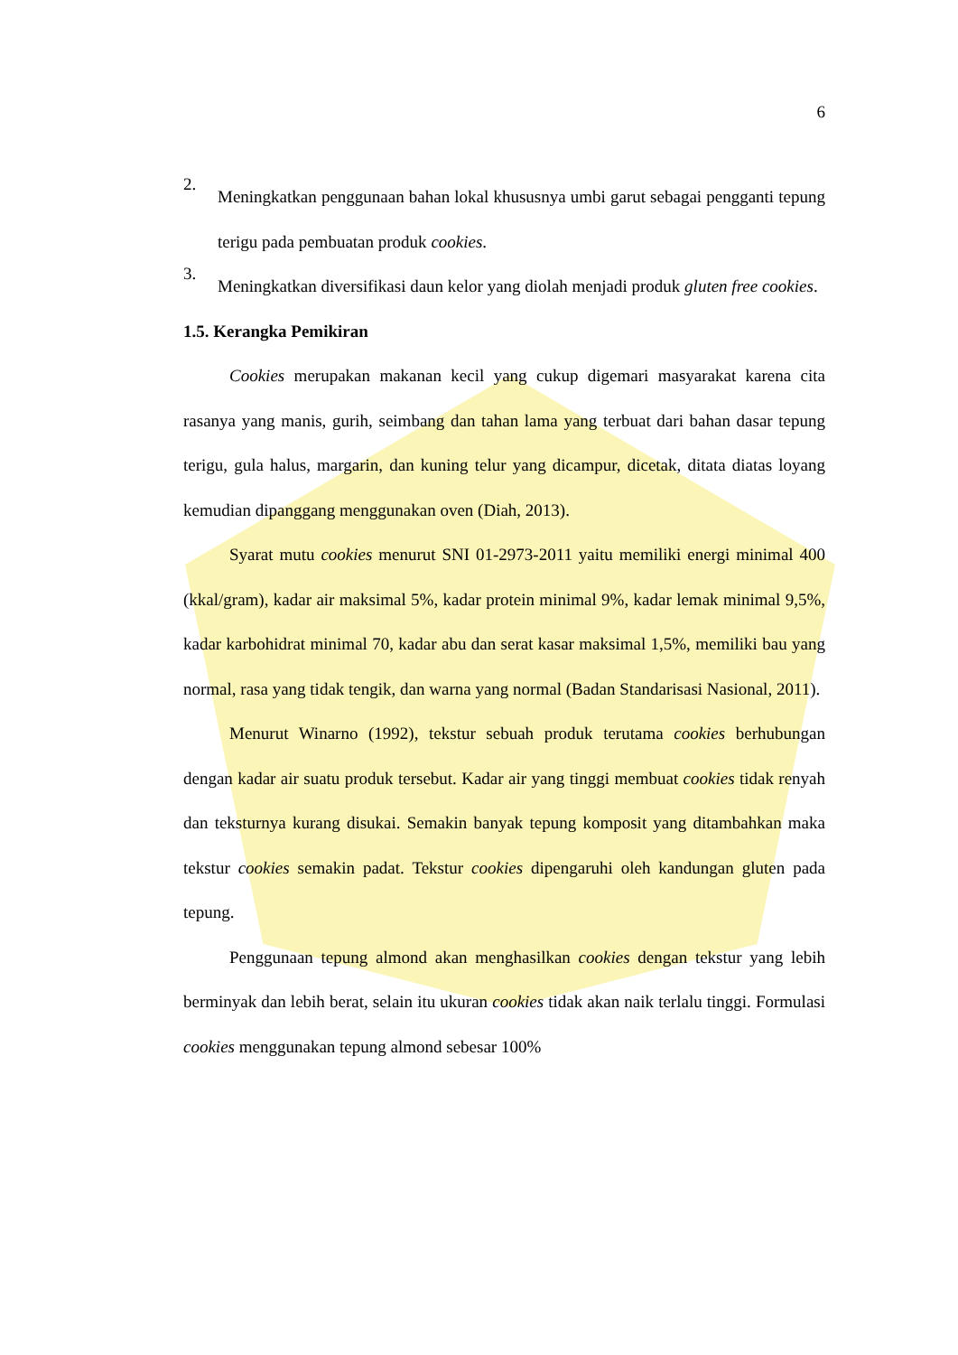6
2.
Meningkatkan penggunaan bahan lokal khususnya umbi garut sebagai pengganti tepung terigu pada pembuatan produk cookies.
3.
Meningkatkan diversifikasi daun kelor yang diolah menjadi produk gluten free cookies.
1.5. Kerangka Pemikiran
Cookies merupakan makanan kecil yang cukup digemari masyarakat karena cita rasanya yang manis, gurih, seimbang dan tahan lama yang terbuat dari bahan dasar tepung terigu, gula halus, margarin, dan kuning telur yang dicampur, dicetak, ditata diatas loyang kemudian dipanggang menggunakan oven (Diah, 2013).
Syarat mutu cookies menurut SNI 01-2973-2011 yaitu memiliki energi minimal 400 (kkal/gram), kadar air maksimal 5%, kadar protein minimal 9%, kadar lemak minimal 9,5%, kadar karbohidrat minimal 70, kadar abu dan serat kasar maksimal 1,5%, memiliki bau yang normal, rasa yang tidak tengik, dan warna yang normal (Badan Standarisasi Nasional, 2011).
Menurut Winarno (1992), tekstur sebuah produk terutama cookies berhubungan dengan kadar air suatu produk tersebut. Kadar air yang tinggi membuat cookies tidak renyah dan teksturnya kurang disukai. Semakin banyak tepung komposit yang ditambahkan maka tekstur cookies semakin padat. Tekstur cookies dipengaruhi oleh kandungan gluten pada tepung.
Penggunaan tepung almond akan menghasilkan cookies dengan tekstur yang lebih berminyak dan lebih berat, selain itu ukuran cookies tidak akan naik terlalu tinggi. Formulasi cookies menggunakan tepung almond sebesar 100%